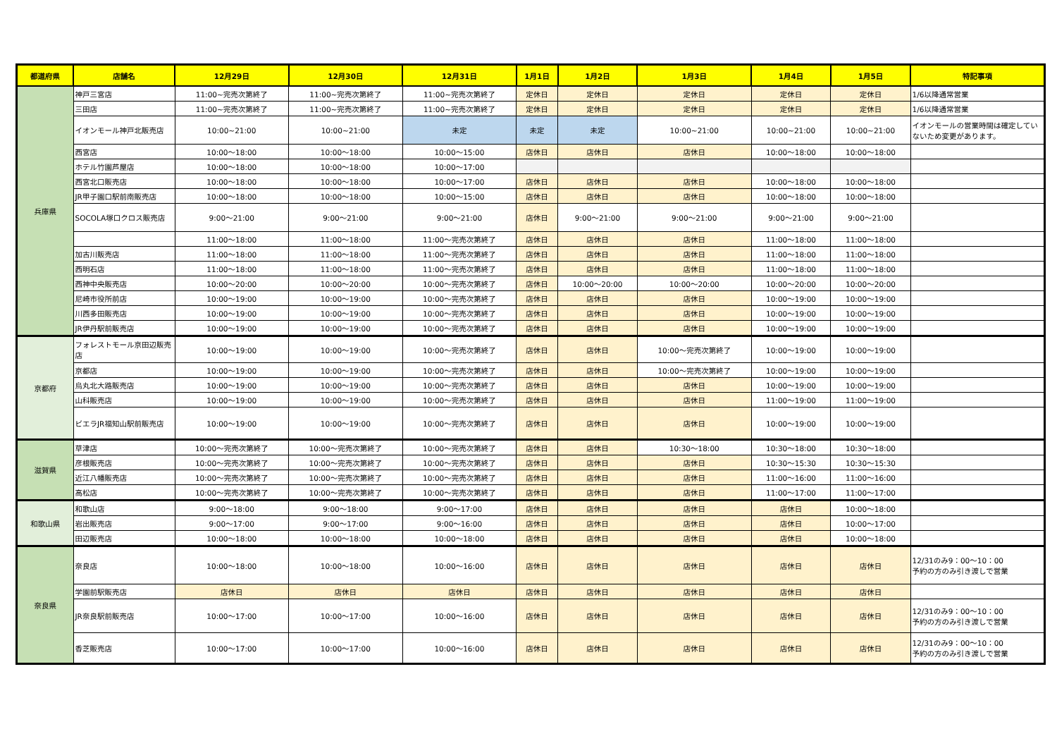| 都道府県 | 店舗名 | 12月29日 | 12月30日 | 12月31日 | 1月1日 | 1月2日 | 1月3日 | 1月4日 | 1月5日 | 特記事項 |
| --- | --- | --- | --- | --- | --- | --- | --- | --- | --- | --- |
| 兵庫県 | 神戸三宮店 | 11:00~完売次第終了 | 11:00~完売次第終了 | 11:00~完売次第終了 | 定休日 | 定休日 | 定休日 | 定休日 | 定休日 | 1/6以降通常営業 |
| | 三田店 | 11:00~完売次第終了 | 11:00~完売次第終了 | 11:00~完売次第終了 | 定休日 | 定休日 | 定休日 | 定休日 | 定休日 | 1/6以降通常営業 |
| | イオンモール神戸北販売店 | 10:00~21:00 | 10:00~21:00 | 未定 | 未定 | 未定 | 10:00~21:00 | 10:00~21:00 | 10:00~21:00 | イオンモールの営業時間は確定していないため変更があります。 |
| | 西宮店 | 10:00～18:00 | 10:00～18:00 | 10:00～15:00 | 店休日 | 店休日 | 店休日 | 10:00～18:00 | 10:00～18:00 | |
| | ホテル竹園芦屋店 | 10:00～18:00 | 10:00～18:00 | 10:00～17:00 | | | | | | |
| | 西宮北口販売店 | 10:00～18:00 | 10:00～18:00 | 10:00～17:00 | 店休日 | 店休日 | 店休日 | 10:00～18:00 | 10:00～18:00 | |
| | JR甲子園口駅前南販売店 | 10:00～18:00 | 10:00～18:00 | 10:00～15:00 | 店休日 | 店休日 | 店休日 | 10:00～18:00 | 10:00～18:00 | |
| | SOCOLA塚口クロス販売店 | 9:00～21:00 | 9:00～21:00 | 9:00～21:00 | 店休日 | 9:00～21:00 | 9:00～21:00 | 9:00～21:00 | 9:00～21:00 | |
| | | 11:00～18:00 | 11:00～18:00 | 11:00～完売次第終了 | 店休日 | 店休日 | 店休日 | 11:00～18:00 | 11:00～18:00 | |
| | 加古川販売店 | 11:00～18:00 | 11:00～18:00 | 11:00～完売次第終了 | 店休日 | 店休日 | 店休日 | 11:00～18:00 | 11:00～18:00 | |
| | 西明石店 | 11:00～18:00 | 11:00～18:00 | 11:00～完売次第終了 | 店休日 | 店休日 | 店休日 | 11:00～18:00 | 11:00～18:00 | |
| | 西神中央販売店 | 10:00～20:00 | 10:00～20:00 | 10:00～完売次第終了 | 店休日 | 10:00～20:00 | 10:00～20:00 | 10:00～20:00 | 10:00～20:00 | |
| | 尼崎市役所前店 | 10:00～19:00 | 10:00～19:00 | 10:00～完売次第終了 | 店休日 | 店休日 | 店休日 | 10:00～19:00 | 10:00～19:00 | |
| | 川西多田販売店 | 10:00～19:00 | 10:00～19:00 | 10:00～完売次第終了 | 店休日 | 店休日 | 店休日 | 10:00～19:00 | 10:00～19:00 | |
| | JR伊丹駅前販売店 | 10:00～19:00 | 10:00～19:00 | 10:00～完売次第終了 | 店休日 | 店休日 | 店休日 | 10:00～19:00 | 10:00～19:00 | |
| 京都府 | フォレストモール京田辺販売店 | 10:00～19:00 | 10:00～19:00 | 10:00～完売次第終了 | 店休日 | 店休日 | 10:00～完売次第終了 | 10:00～19:00 | 10:00～19:00 | |
| | 京都店 | 10:00～19:00 | 10:00～19:00 | 10:00～完売次第終了 | 店休日 | 店休日 | 10:00～完売次第終了 | 10:00～19:00 | 10:00～19:00 | |
| | 烏丸北大路販売店 | 10:00～19:00 | 10:00～19:00 | 10:00～完売次第終了 | 店休日 | 店休日 | 店休日 | 10:00～19:00 | 10:00～19:00 | |
| | 山科販売店 | 10:00～19:00 | 10:00～19:00 | 10:00～完売次第終了 | 店休日 | 店休日 | 店休日 | 11:00～19:00 | 11:00～19:00 | |
| | ビエラJR福知山駅前販売店 | 10:00～19:00 | 10:00～19:00 | 10:00～完売次第終了 | 店休日 | 店休日 | 店休日 | 10:00～19:00 | 10:00～19:00 | |
| 滋賀県 | 草津店 | 10:00～完売次第終了 | 10:00～完売次第終了 | 10:00～完売次第終了 | 店休日 | 店休日 | 10:30～18:00 | 10:30～18:00 | 10:30～18:00 | |
| | 彦根販売店 | 10:00～完売次第終了 | 10:00～完売次第終了 | 10:00～完売次第終了 | 店休日 | 店休日 | 店休日 | 10:30～15:30 | 10:30～15:30 | |
| | 近江八幡販売店 | 10:00～完売次第終了 | 10:00～完売次第終了 | 10:00～完売次第終了 | 店休日 | 店休日 | 店休日 | 11:00～16:00 | 11:00～16:00 | |
| | 高松店 | 10:00～完売次第終了 | 10:00～完売次第終了 | 10:00～完売次第終了 | 店休日 | 店休日 | 店休日 | 11:00～17:00 | 11:00～17:00 | |
| 和歌山県 | 和歌山店 | 9:00～18:00 | 9:00～18:00 | 9:00～17:00 | 店休日 | 店休日 | 店休日 | 店休日 | 10:00～18:00 | |
| | 岩出販売店 | 9:00～17:00 | 9:00～17:00 | 9:00～16:00 | 店休日 | 店休日 | 店休日 | 店休日 | 10:00～17:00 | |
| | 田辺販売店 | 10:00～18:00 | 10:00～18:00 | 10:00～18:00 | 店休日 | 店休日 | 店休日 | 店休日 | 10:00～18:00 | |
| 奈良県 | 奈良店 | 10:00～18:00 | 10:00～18:00 | 10:00～16:00 | 店休日 | 店休日 | 店休日 | 店休日 | 店休日 | 12/31のみ9：00～10：00 予約の方のみ引き渡しで営業 |
| | 学園前駅販売店 | 店休日 | 店休日 | 店休日 | 店休日 | 店休日 | 店休日 | 店休日 | 店休日 | |
| | JR奈良駅前販売店 | 10:00～17:00 | 10:00～17:00 | 10:00～16:00 | 店休日 | 店休日 | 店休日 | 店休日 | 店休日 | 12/31のみ9：00～10：00 予約の方のみ引き渡しで営業 |
| | 香芝販売店 | 10:00～17:00 | 10:00～17:00 | 10:00～16:00 | 店休日 | 店休日 | 店休日 | 店休日 | 店休日 | 12/31のみ9：00～10：00 予約の方のみ引き渡しで営業 |